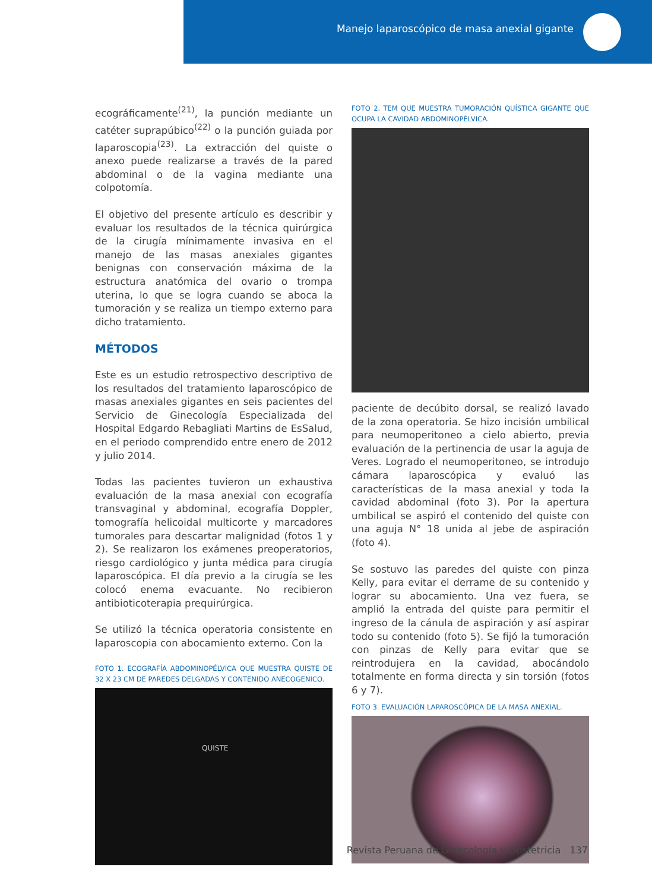Manejo laparoscópico de masa anexial gigante
ecográficamente<sup>(21)</sup>, la punción mediante un catéter suprapúbico<sup>(22)</sup> o la punción guiada por laparoscopia<sup>(23)</sup>. La extracción del quiste o anexo puede realizarse a través de la pared abdominal o de la vagina mediante una colpotomía.
El objetivo del presente artículo es describir y evaluar los resultados de la técnica quirúrgica de la cirugía mínimamente invasiva en el manejo de las masas anexiales gigantes benignas con conservación máxima de la estructura anatómica del ovario o trompa uterina, lo que se logra cuando se aboca la tumoración y se realiza un tiempo externo para dicho tratamiento.
MÉTODOS
Este es un estudio retrospectivo descriptivo de los resultados del tratamiento laparoscópico de masas anexiales gigantes en seis pacientes del Servicio de Ginecología Especializada del Hospital Edgardo Rebagliati Martins de EsSalud, en el periodo comprendido entre enero de 2012 y julio 2014.
Todas las pacientes tuvieron un exhaustiva evaluación de la masa anexial con ecografía transvaginal y abdominal, ecografía Doppler, tomografía helicoidal multicorte y marcadores tumorales para descartar malignidad (fotos 1 y 2). Se realizaron los exámenes preoperatorios, riesgo cardiológico y junta médica para cirugía laparoscópica. El día previo a la cirugía se les colocó enema evacuante. No recibieron antibioticoterapia prequirúrgica.
Se utilizó la técnica operatoria consistente en laparoscopia con abocamiento externo. Con la
FOTO 1. ECOGRAFÍA ABDOMINOPÉLVICA QUE MUESTRA QUISTE DE 32 X 23 CM DE PAREDES DELGADAS Y CONTENIDO ANECOGENICO.
QUISTE
FOTO 2. TEM QUE MUESTRA TUMORACIÓN QUÍSTICA GIGANTE QUE OCUPA LA CAVIDAD ABDOMINOPÉLVICA.
paciente de decúbito dorsal, se realizó lavado de la zona operatoria. Se hizo incisión umbilical para neumoperitoneo a cielo abierto, previa evaluación de la pertinencia de usar la aguja de Veres. Logrado el neumoperitoneo, se introdujo cámara laparoscópica y evaluó las características de la masa anexial y toda la cavidad abdominal (foto 3). Por la apertura umbilical se aspiró el contenido del quiste con una aguja N° 18 unida al jebe de aspiración (foto 4).
Se sostuvo las paredes del quiste con pinza Kelly, para evitar el derrame de su contenido y lograr su abocamiento. Una vez fuera, se amplió la entrada del quiste para permitir el ingreso de la cánula de aspiración y así aspirar todo su contenido (foto 5). Se fijó la tumoración con pinzas de Kelly para evitar que se reintrodujera en la cavidad, abocándolo totalmente en forma directa y sin torsión (fotos 6 y 7).
FOTO 3. EVALUACIÓN LAPAROSCÓPICA DE LA MASA ANEXIAL.
Revista Peruana de Ginecología y Obstetricia 137